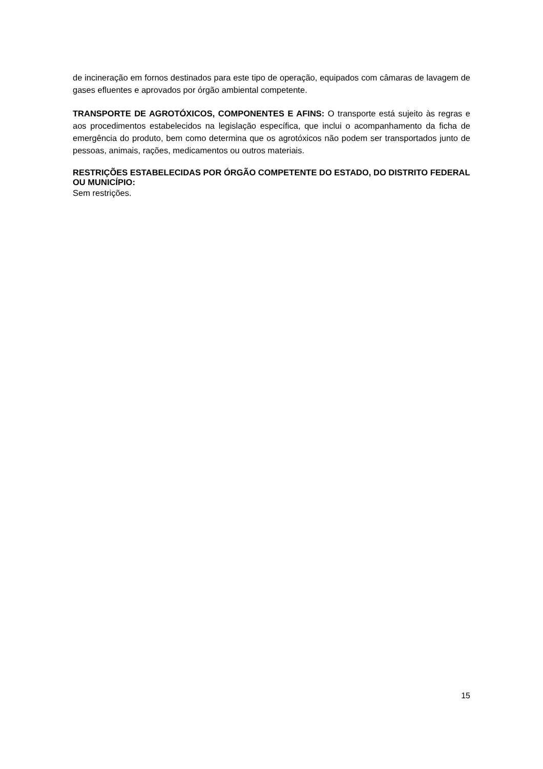de incineração em fornos destinados para este tipo de operação, equipados com câmaras de lavagem de gases efluentes e aprovados por órgão ambiental competente.
TRANSPORTE DE AGROTÓXICOS, COMPONENTES E AFINS: O transporte está sujeito às regras e aos procedimentos estabelecidos na legislação específica, que inclui o acompanhamento da ficha de emergência do produto, bem como determina que os agrotóxicos não podem ser transportados junto de pessoas, animais, rações, medicamentos ou outros materiais.
RESTRIÇÕES ESTABELECIDAS POR ÓRGÃO COMPETENTE DO ESTADO, DO DISTRITO FEDERAL OU MUNICÍPIO:
Sem restrições.
15